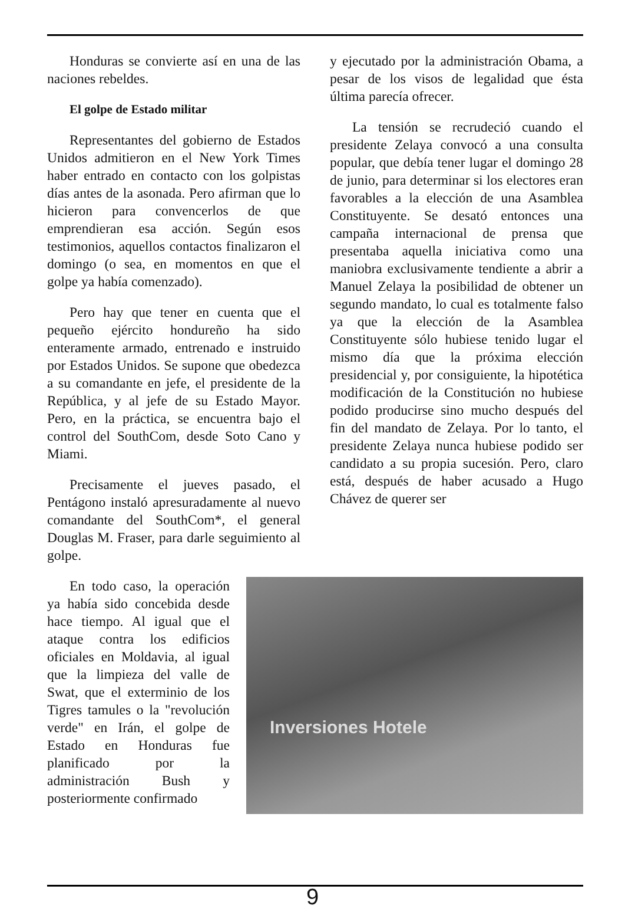Honduras se convierte así en una de las naciones rebeldes.
El golpe de Estado militar
Representantes del gobierno de Estados Unidos admitieron en el New York Times haber entrado en contacto con los golpistas días antes de la asonada. Pero afirman que lo hicieron para convencerlos de que emprendieran esa acción. Según esos testimonios, aquellos contactos finalizaron el domingo (o sea, en momentos en que el golpe ya había comenzado).
Pero hay que tener en cuenta que el pequeño ejército hondureño ha sido enteramente armado, entrenado e instruido por Estados Unidos. Se supone que obedezca a su comandante en jefe, el presidente de la República, y al jefe de su Estado Mayor. Pero, en la práctica, se encuentra bajo el control del SouthCom, desde Soto Cano y Miami.
Precisamente el jueves pasado, el Pentágono instaló apresuradamente al nuevo comandante del SouthCom*, el general Douglas M. Fraser, para darle seguimiento al golpe.
y ejecutado por la administración Obama, a pesar de los visos de legalidad que ésta última parecía ofrecer.
La tensión se recrudeció cuando el presidente Zelaya convocó a una consulta popular, que debía tener lugar el domingo 28 de junio, para determinar si los electores eran favorables a la elección de una Asamblea Constituyente. Se desató entonces una campaña internacional de prensa que presentaba aquella iniciativa como una maniobra exclusivamente tendiente a abrir a Manuel Zelaya la posibilidad de obtener un segundo mandato, lo cual es totalmente falso ya que la elección de la Asamblea Constituyente sólo hubiese tenido lugar el mismo día que la próxima elección presidencial y, por consiguiente, la hipotética modificación de la Constitución no hubiese podido producirse sino mucho después del fin del mandato de Zelaya. Por lo tanto, el presidente Zelaya nunca hubiese podido ser candidato a su propia sucesión. Pero, claro está, después de haber acusado a Hugo Chávez de querer ser
En todo caso, la operación ya había sido concebida desde hace tiempo. Al igual que el ataque contra los edificios oficiales en Moldavia, al igual que la limpieza del valle de Swat, que el exterminio de los Tigres tamules o la "revolución verde" en Irán, el golpe de Estado en Honduras fue planificado por la administración Bush y posteriormente confirmado
Inversiones Hotele
9